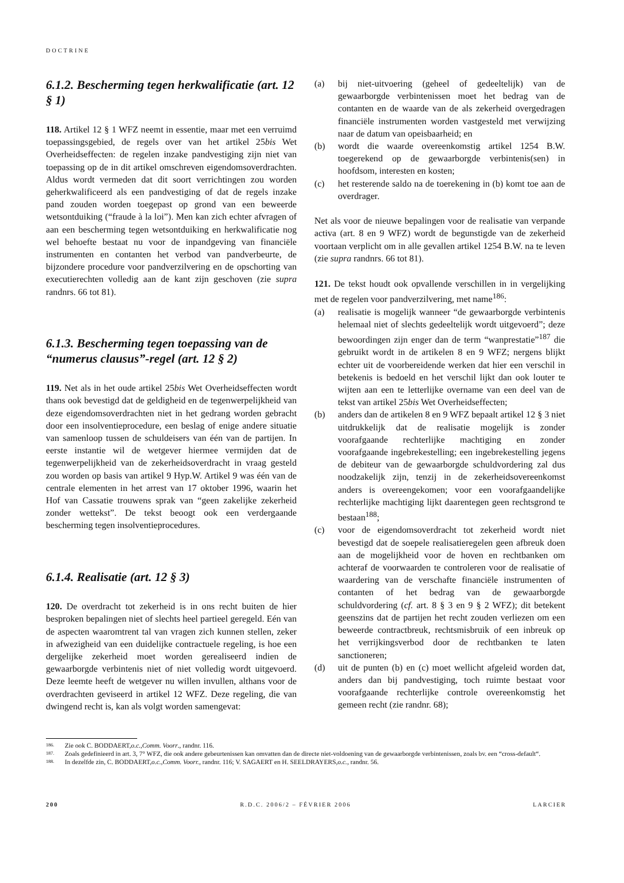DOCTRINE
6.1.2. Bescherming tegen herkwalificatie (art. 12 § 1)
118. Artikel 12 § 1 WFZ neemt in essentie, maar met een verruimd toepassingsgebied, de regels over van het artikel 25bis Wet Overheidseffecten: de regelen inzake pandvestiging zijn niet van toepassing op de in dit artikel omschreven eigendomsoverdrachten. Aldus wordt vermeden dat dit soort verrichtingen zou worden geherkwalificeerd als een pandvestiging of dat de regels inzake pand zouden worden toegepast op grond van een beweerde wetsontduiking (“fraude à la loi”). Men kan zich echter afvragen of aan een bescherming tegen wetsontduiking en herkwalificatie nog wel behoefte bestaat nu voor de inpandgeving van financiële instrumenten en contanten het verbod van pandverbeurte, de bijzondere procedure voor pandverzilvering en de opschorting van executierechten volledig aan de kant zijn geschoven (zie supra randnrs. 66 tot 81).
6.1.3. Bescherming tegen toepassing van de “numerus clausus”-regel (art. 12 § 2)
119. Net als in het oude artikel 25bis Wet Overheidseffecten wordt thans ook bevestigd dat de geldigheid en de tegenwerpelijkheid van deze eigendomsoverdrachten niet in het gedrang worden gebracht door een insolventieprocedure, een beslag of enige andere situatie van samenloop tussen de schuldeisers van één van de partijen. In eerste instantie wil de wetgever hiermee vermijden dat de tegenwerpelijkheid van de zekerheidsoverdracht in vraag gesteld zou worden op basis van artikel 9 Hyp.W. Artikel 9 was één van de centrale elementen in het arrest van 17 oktober 1996, waarin het Hof van Cassatie trouwens sprak van “geen zakelijke zekerheid zonder wettekst”. De tekst beoogt ook een verdergaande bescherming tegen insolventieprocedures.
6.1.4. Realisatie (art. 12 § 3)
120. De overdracht tot zekerheid is in ons recht buiten de hier besproken bepalingen niet of slechts heel partieel geregeld. Eén van de aspecten waaromtrent tal van vragen zich kunnen stellen, zeker in afwezigheid van een duidelijke contractuele regeling, is hoe een dergelijke zekerheid moet worden gerealiseerd indien de gewaarborgde verbintenis niet of niet volledig wordt uitgevoerd. Deze leemte heeft de wetgever nu willen invullen, althans voor de overdrachten geviseerd in artikel 12 WFZ. Deze regeling, die van dwingend recht is, kan als volgt worden samengevat:
(a) bij niet-uitvoering (geheel of gedeeltelijk) van de gewaarborgde verbintenissen moet het bedrag van de contanten en de waarde van de als zekerheid overgedragen financiële instrumenten worden vastgesteld met verwijzing naar de datum van opeisbaarheid; en
(b) wordt die waarde overeenkomstig artikel 1254 B.W. toegerekend op de gewaarborgde verbintenis(sen) in hoofdsom, interesten en kosten;
(c) het resterende saldo na de toerekening in (b) komt toe aan de overdrager.
Net als voor de nieuwe bepalingen voor de realisatie van verpande activa (art. 8 en 9 WFZ) wordt de begunstigde van de zekerheid voortaan verplicht om in alle gevallen artikel 1254 B.W. na te leven (zie supra randnrs. 66 tot 81).
121. De tekst houdt ook opvallende verschillen in in vergelijking met de regelen voor pandverzilvering, met name<sup>186</sup>:
(a) realisatie is mogelijk wanneer “de gewaarborgde verbintenis helemaal niet of slechts gedeeltelijk wordt uitgevoerd”; deze bewoordingen zijn enger dan de term “wanprestatie”<sup>187</sup> die gebruikt wordt in de artikelen 8 en 9 WFZ; nergens blijkt echter uit de voorbereidende werken dat hier een verschil in betekenis is bedoeld en het verschil lijkt dan ook louter te wijten aan een te letterlijke overname van een deel van de tekst van artikel 25bis Wet Overheidseffecten;
(b) anders dan de artikelen 8 en 9 WFZ bepaalt artikel 12 § 3 niet uitdrukkelijk dat de realisatie mogelijk is zonder voorafgaande rechterlijke machtiging en zonder voorafgaande ingebrekestelling; een ingebrekestelling jegens de debiteur van de gewaarborgde schuldvordering zal dus noodzakelijk zijn, tenzij in de zekerheidsovereenkomst anders is overeengekomen; voor een voorafgaandelijke rechterlijke machtiging lijkt daarentegen geen rechtsgrond te bestaan<sup>188</sup>;
(c) voor de eigendomsoverdracht tot zekerheid wordt niet bevestigd dat de soepele realisatieregelen geen afbreuk doen aan de mogelijkheid voor de hoven en rechtbanken om achteraf de voorwaarden te controleren voor de realisatie of waardering van de verschafte financiële instrumenten of contanten of het bedrag van de gewaarborgde schuldvordering (cf. art. 8 § 3 en 9 § 2 WFZ); dit betekent geenszins dat de partijen het recht zouden verliezen om een beweerde contractbreuk, rechtsmisbruik of een inbreuk op het verrijkingsverbod door de rechtbanken te laten sanctioneren;
(d) uit de punten (b) en (c) moet wellicht afgeleid worden dat, anders dan bij pandvestiging, toch ruimte bestaat voor voorafgaande rechterlijke controle overeenkomstig het gemeen recht (zie randnr. 68);
186. Zie ook C. BODDAERT, o.c., Comm. Voorr., randnr. 116.
187. Zoals gedefinieerd in art. 3, 7° WFZ, die ook andere gebeurtenissen kan omvatten dan de directe niet-voldoening van de gewaarborgde verbintenissen, zoals bv. een “cross-default“.
188. In dezelfde zin, C. BODDAERT, o.c., Comm. Voorr., randnr. 116; V. SAGAERT en H. SEELDRAYERS, o.c., randnr. 56.
200 R.D.C. 2006/2 – FÉVRIER 2006 LARCIER